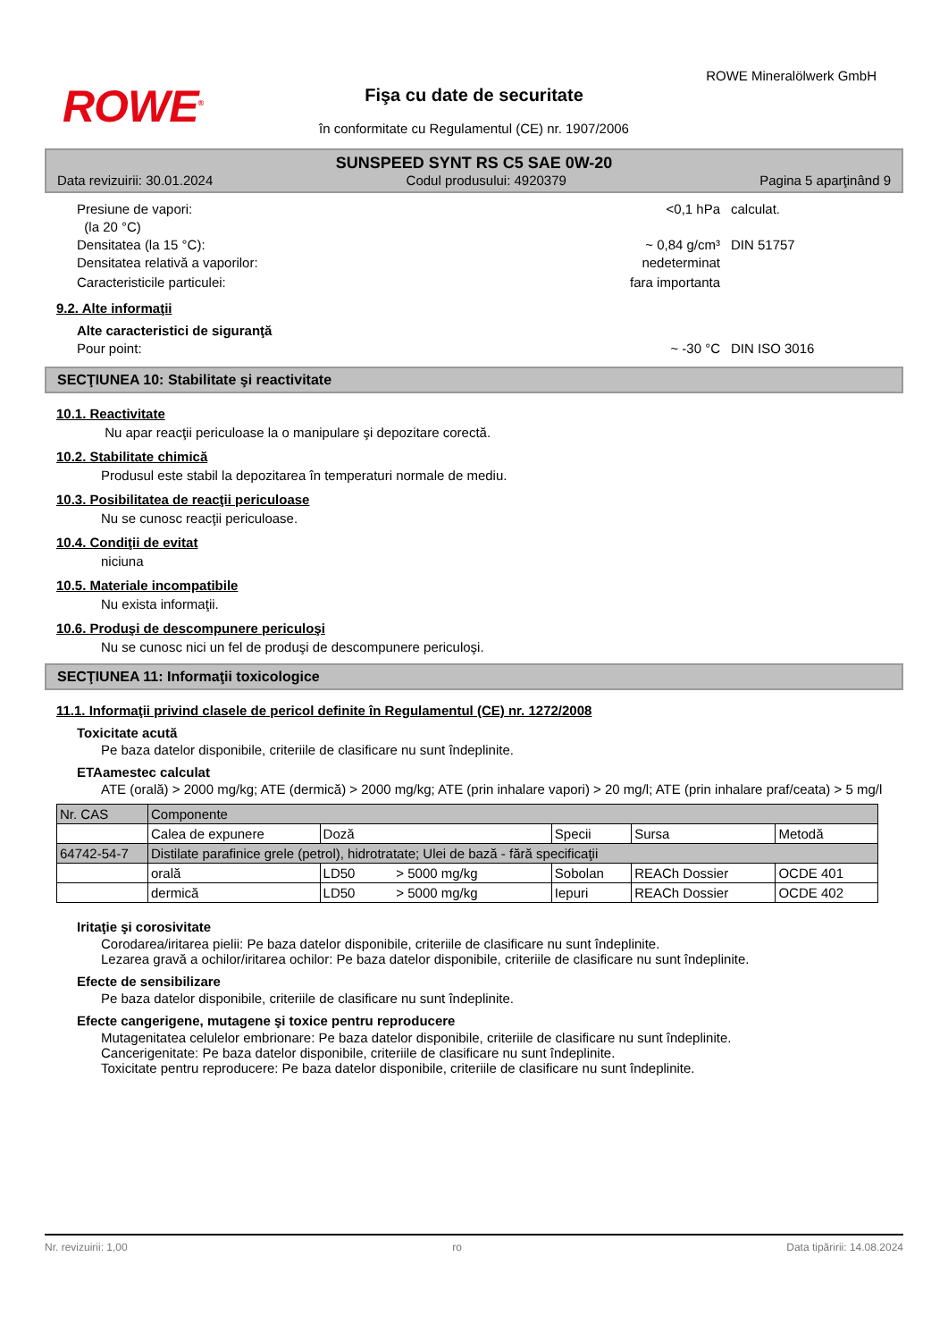ROWE Mineralölwerk GmbH
ROWE<sup>®</sup>
Fişa cu date de securitate
în conformitate cu Regulamentul (CE) nr. 1907/2006
SUNSPEED SYNT RS C5 SAE 0W-20
Data revizuirii: 30.01.2024 Codul produsului: 4920379 Pagina 5 aparţinând 9
Presiune de vapori:
(la 20 °C) <0,1 hPa calculat.
Densitatea (la 15 °C): ~ 0,84 g/cm³ DIN 51757
Densitatea relativă a vaporilor: nedeterminat
Caracteristicile particulei: fara importanta
9.2. Alte informaţii
Alte caracteristici de siguranţă
Pour point: ~ -30 °C DIN ISO 3016
SECŢIUNEA 10: Stabilitate şi reactivitate
10.1. Reactivitate
Nu apar reacţii periculoase la o manipulare şi depozitare corectă.
10.2. Stabilitate chimică
Produsul este stabil la depozitarea în temperaturi normale de mediu.
10.3. Posibilitatea de reacţii periculoase
Nu se cunosc reacţii periculoase.
10.4. Condiţii de evitat
niciuna
10.5. Materiale incompatibile
Nu exista informaţii.
10.6. Produşi de descompunere periculoşi
Nu se cunosc nici un fel de produşi de descompunere periculoşi.
SECŢIUNEA 11: Informaţii toxicologice
11.1. Informaţii privind clasele de pericol definite în Regulamentul (CE) nr. 1272/2008
Toxicitate acută
Pe baza datelor disponibile, criteriile de clasificare nu sunt îndeplinite.
ETAamestec calculat
ATE (orală) > 2000 mg/kg; ATE (dermică) > 2000 mg/kg; ATE (prin inhalare vapori) > 20 mg/l; ATE (prin inhalare praf/ceata) > 5 mg/l
| Nr. CAS | Componente | | | | |
| | Calea de expunere | Doză | Specii | Sursa | Metodă |
| 64742-54-7 | Distilate parafinice grele (petrol), hidrotratate; Ulei de bază - fără specificaţii | | | | |
| | orală | LD50 > 5000 mg/kg | Sobolan | REACh Dossier | OCDE 401 |
| | dermică | LD50 > 5000 mg/kg | Iepuri | REACh Dossier | OCDE 402 |
Iritaţie şi corosivitate
Corodarea/iritarea pielii: Pe baza datelor disponibile, criteriile de clasificare nu sunt îndeplinite.
Lezarea gravă a ochilor/iritarea ochilor: Pe baza datelor disponibile, criteriile de clasificare nu sunt îndeplinite.
Efecte de sensibilizare
Pe baza datelor disponibile, criteriile de clasificare nu sunt îndeplinite.
Efecte cangerigene, mutagene şi toxice pentru reproducere
Mutagenitatea celulelor embrionare: Pe baza datelor disponibile, criteriile de clasificare nu sunt îndeplinite.
Cancerigenitate: Pe baza datelor disponibile, criteriile de clasificare nu sunt îndeplinite.
Toxicitate pentru reproducere: Pe baza datelor disponibile, criteriile de clasificare nu sunt îndeplinite.
Nr. revizuirii: 1,00 ro Data tipăririi: 14.08.2024